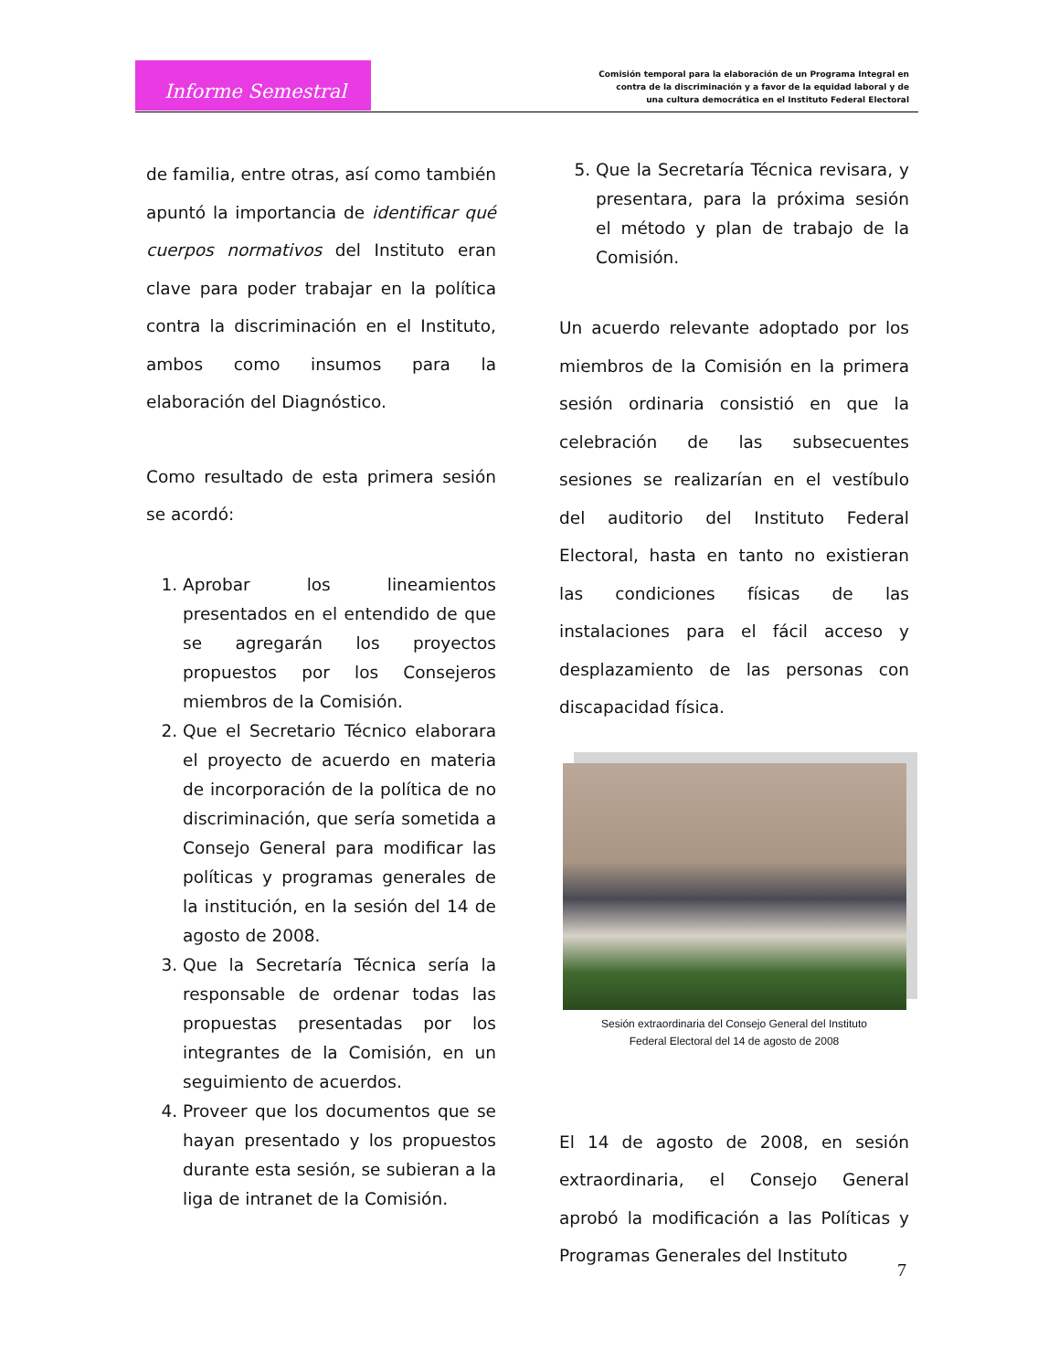Informe Semestral
Comisión temporal para la elaboración de un Programa Integral en
contra de la discriminación y a favor de la equidad laboral y de
una cultura democrática en el Instituto Federal Electoral
de familia, entre otras, así como también apuntó la importancia de identificar qué cuerpos normativos del Instituto eran clave para poder trabajar en la política contra la discriminación en el Instituto, ambos como insumos para la elaboración del Diagnóstico.
Como resultado de esta primera sesión se acordó:
1. Aprobar los lineamientos presentados en el entendido de que se agregarán los proyectos propuestos por los Consejeros miembros de la Comisión.
2. Que el Secretario Técnico elaborara el proyecto de acuerdo en materia de incorporación de la política de no discriminación, que sería sometida a Consejo General para modificar las políticas y programas generales de la institución, en la sesión del 14 de agosto de 2008.
3. Que la Secretaría Técnica sería la responsable de ordenar todas las propuestas presentadas por los integrantes de la Comisión, en un seguimiento de acuerdos.
4. Proveer que los documentos que se hayan presentado y los propuestos durante esta sesión, se subieran a la liga de intranet de la Comisión.
5. Que la Secretaría Técnica revisara, y presentara, para la próxima sesión el método y plan de trabajo de la Comisión.
Un acuerdo relevante adoptado por los miembros de la Comisión en la primera sesión ordinaria consistió en que la celebración de las subsecuentes sesiones se realizarían en el vestíbulo del auditorio del Instituto Federal Electoral, hasta en tanto no existieran las condiciones físicas de las instalaciones para el fácil acceso y desplazamiento de las personas con discapacidad física.
Sesión extraordinaria del Consejo General del Instituto
Federal Electoral del 14 de agosto de 2008
El 14 de agosto de 2008, en sesión extraordinaria, el Consejo General aprobó la modificación a las Políticas y Programas Generales del Instituto
7